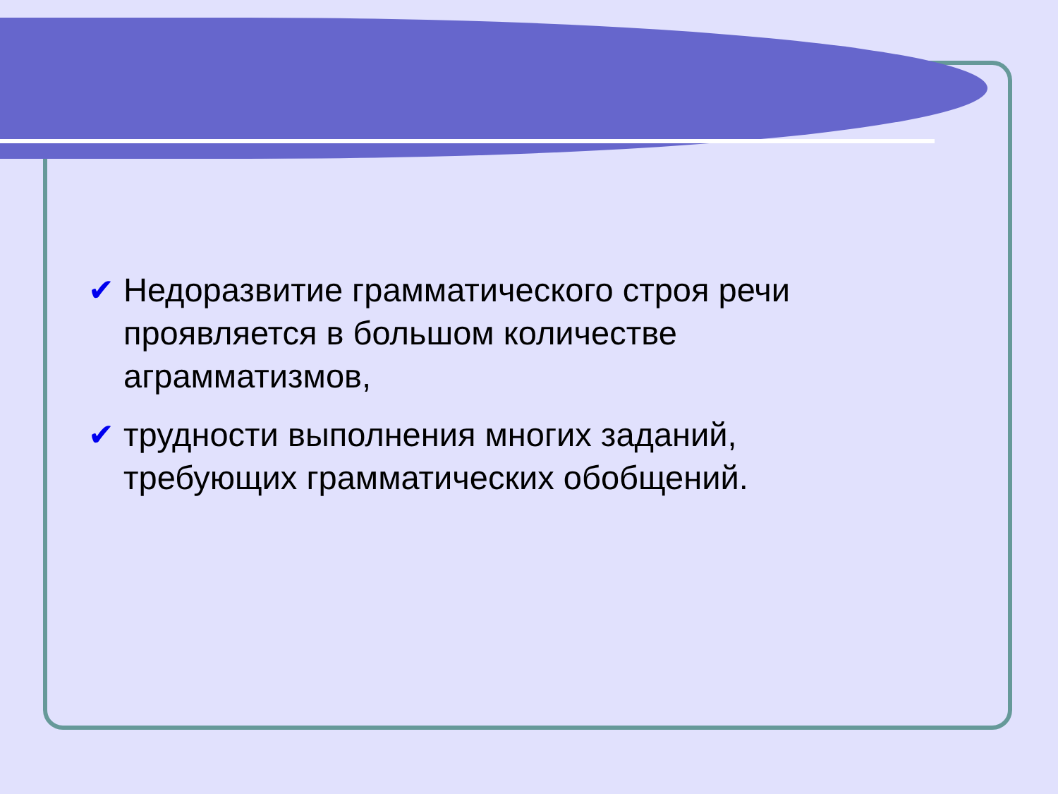✔ Недоразвитие грамматического строя речи проявляется в большом количестве аграмматизмов,
✔ трудности выполнения многих заданий, требующих грамматических обобщений.